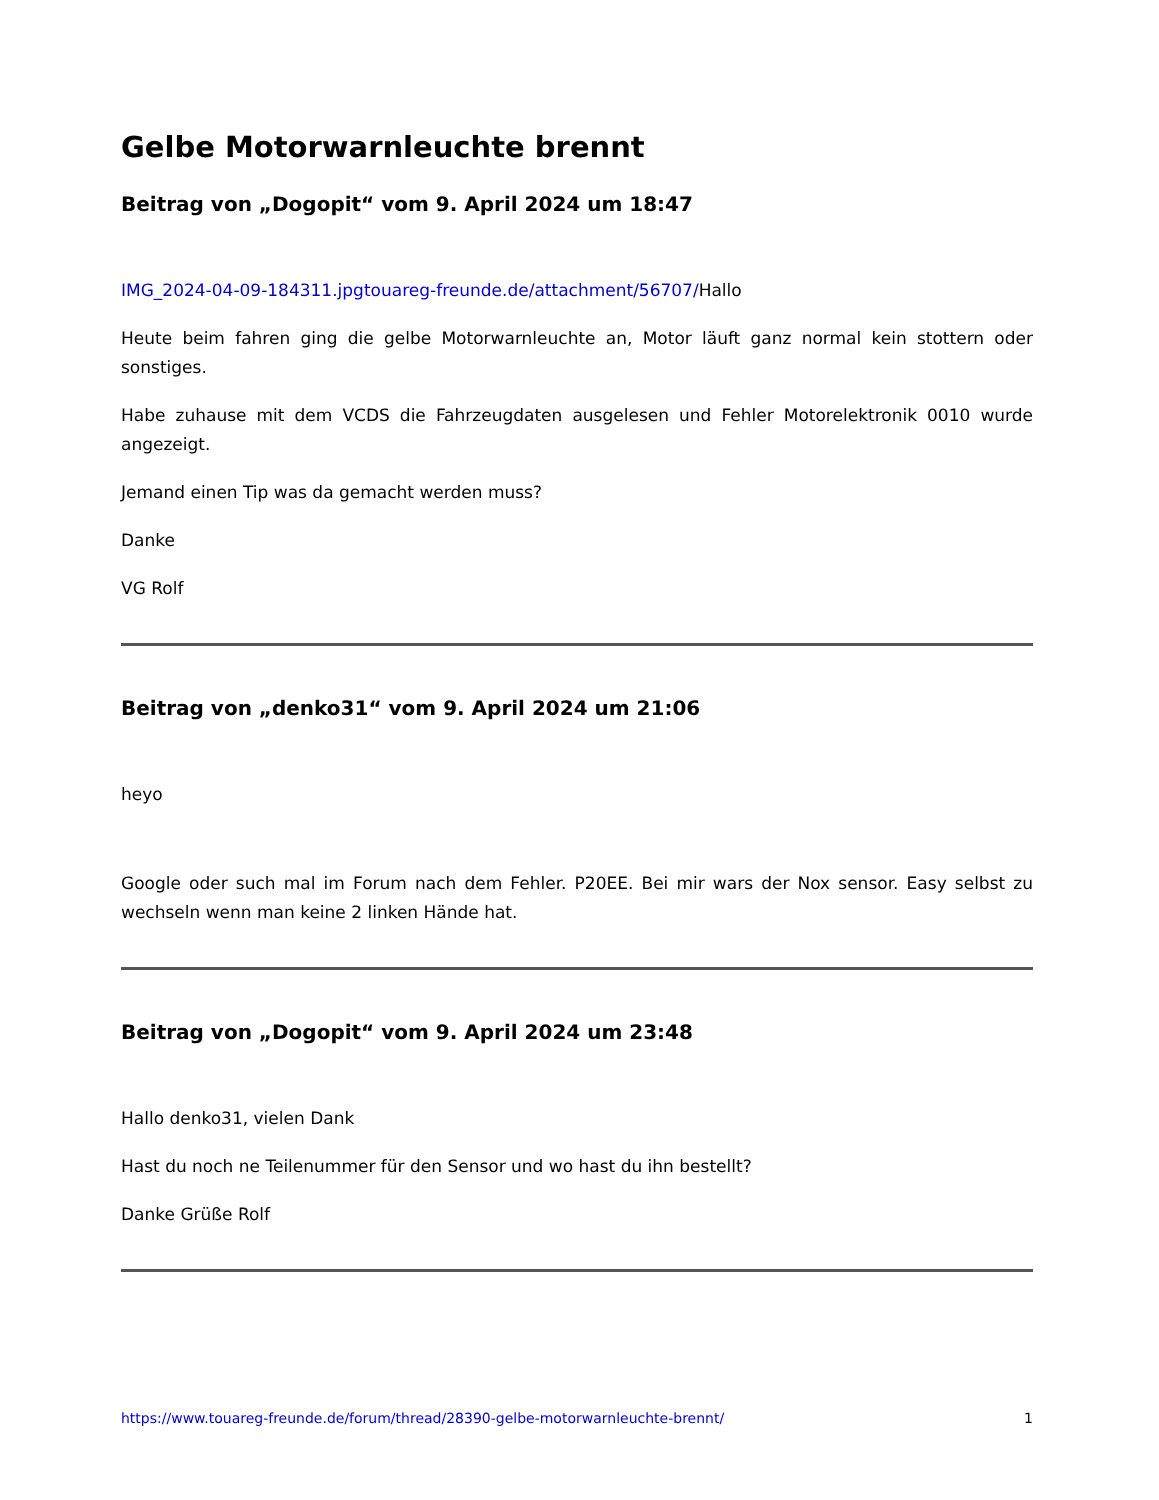Gelbe Motorwarnleuchte brennt
Beitrag von „Dogopit“ vom 9. April 2024 um 18:47
IMG_2024-04-09-184311.jpgtouareg-freunde.de/attachment/56707/Hallo
Heute beim fahren ging die gelbe Motorwarnleuchte an, Motor läuft ganz normal kein stottern oder sonstiges.
Habe zuhause mit dem VCDS die Fahrzeugdaten ausgelesen und Fehler Motorelektronik 0010 wurde angezeigt.
Jemand einen Tip was da gemacht werden muss?
Danke
VG Rolf
Beitrag von „denko31“ vom 9. April 2024 um 21:06
heyo
Google oder such mal im Forum nach dem Fehler. P20EE. Bei mir wars der Nox sensor. Easy selbst zu wechseln wenn man keine 2 linken Hände hat.
Beitrag von „Dogopit“ vom 9. April 2024 um 23:48
Hallo denko31, vielen Dank
Hast du noch ne Teilenummer für den Sensor und wo hast du ihn bestellt?
Danke Grüße Rolf
https://www.touareg-freunde.de/forum/thread/28390-gelbe-motorwarnleuchte-brennt/ 1